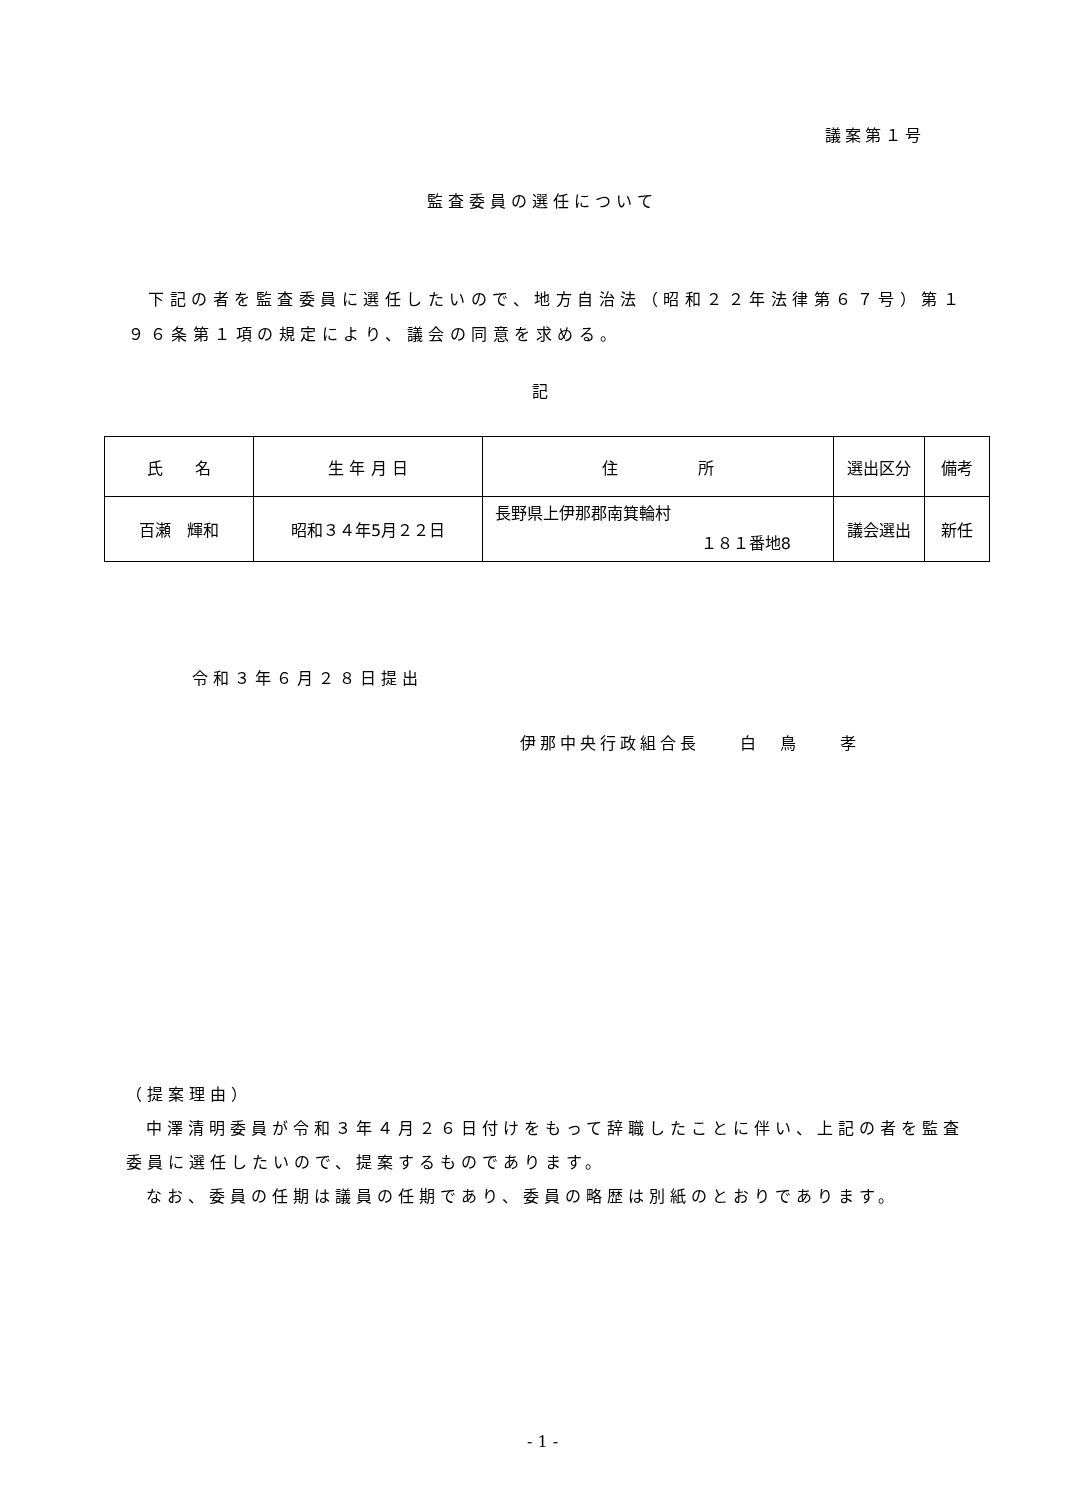議案第１号
監査委員の選任について
下記の者を監査委員に選任したいので、地方自治法（昭和２２年法律第６７号）第１９６条第１項の規定により、議会の同意を求める。
記
| 氏 名 | 生 年 月 日 | 住 所 | 選出区分 | 備考 |
| 百瀬 輝和 | 昭和３４年5月２２日 | 長野県上伊那郡南箕輪村 １８１番地8 | 議会選出 | 新任 |
令和３年６月２８日提出
伊那中央行政組合長　　白　鳥　　孝
（提案理由）
中澤清明委員が令和３年４月２６日付けをもって辞職したことに伴い、上記の者を監査委員に選任したいので、提案するものであります。
なお、委員の任期は議員の任期であり、委員の略歴は別紙のとおりであります。
- 1 -